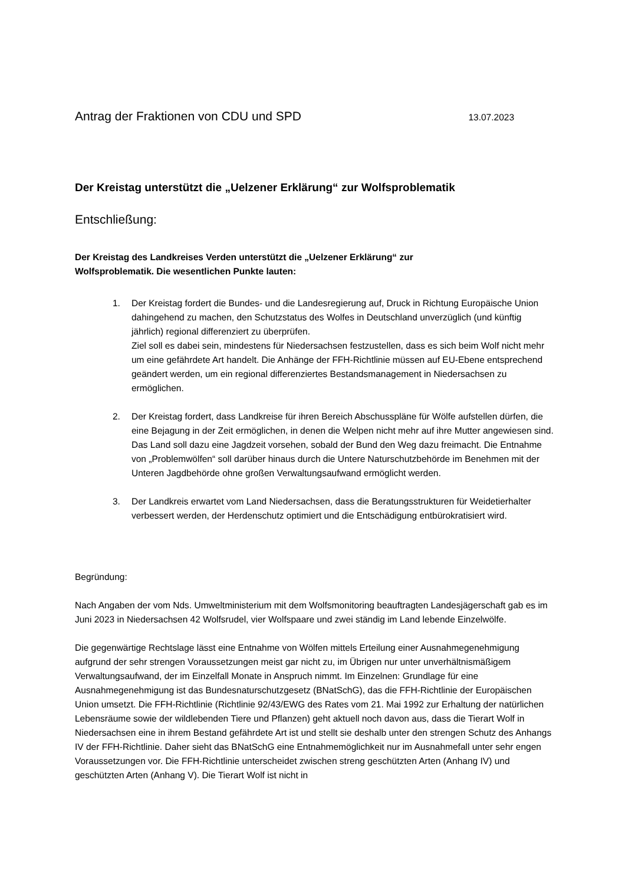Antrag der Fraktionen von CDU und SPD 13.07.2023
Der Kreistag unterstützt die „Uelzener Erklärung“ zur Wolfsproblematik
Entschließung:
Der Kreistag des Landkreises Verden unterstützt die „Uelzener Erklärung“ zur
Wolfsproblematik. Die wesentlichen Punkte lauten:
1. Der Kreistag fordert die Bundes- und die Landesregierung auf, Druck in Richtung Europäische Union dahingehend zu machen, den Schutzstatus des Wolfes in Deutschland unverzüglich (und künftig jährlich) regional differenziert zu überprüfen.
Ziel soll es dabei sein, mindestens für Niedersachsen festzustellen, dass es sich beim Wolf nicht mehr um eine gefährdete Art handelt. Die Anhänge der FFH-Richtlinie müssen auf EU-Ebene entsprechend geändert werden, um ein regional differenziertes Bestandsmanagement in Niedersachsen zu ermöglichen.
2. Der Kreistag fordert, dass Landkreise für ihren Bereich Abschusspläne für Wölfe aufstellen dürfen, die eine Bejagung in der Zeit ermöglichen, in denen die Welpen nicht mehr auf ihre Mutter angewiesen sind. Das Land soll dazu eine Jagdzeit vorsehen, sobald der Bund den Weg dazu freimacht. Die Entnahme von „Problemwölfen“ soll darüber hinaus durch die Untere Naturschutzbehörde im Benehmen mit der Unteren Jagdbehörde ohne großen Verwaltungsaufwand ermöglicht werden.
3. Der Landkreis erwartet vom Land Niedersachsen, dass die Beratungsstrukturen für Weidetierhalter verbessert werden, der Herdenschutz optimiert und die Entschädigung entbürokratisiert wird.
Begründung:
Nach Angaben der vom Nds. Umweltministerium mit dem Wolfsmonitoring beauftragten Landesjägerschaft gab es im Juni 2023 in Niedersachsen 42 Wolfsrudel, vier Wolfspaare und zwei ständig im Land lebende Einzelwölfe.
Die gegenwärtige Rechtslage lässt eine Entnahme von Wölfen mittels Erteilung einer Ausnahmegenehmigung aufgrund der sehr strengen Voraussetzungen meist gar nicht zu, im Übrigen nur unter unverhältnismäßigem Verwaltungsaufwand, der im Einzelfall Monate in Anspruch nimmt. Im Einzelnen: Grundlage für eine Ausnahmegenehmigung ist das Bundesnaturschutzgesetz (BNatSchG), das die FFH-Richtlinie der Europäischen Union umsetzt. Die FFH-Richtlinie (Richtlinie 92/43/EWG des Rates vom 21. Mai 1992 zur Erhaltung der natürlichen Lebensräume sowie der wildlebenden Tiere und Pflanzen) geht aktuell noch davon aus, dass die Tierart Wolf in Niedersachsen eine in ihrem Bestand gefährdete Art ist und stellt sie deshalb unter den strengen Schutz des Anhangs IV der FFH-Richtlinie. Daher sieht das BNatSchG eine Entnahmemöglichkeit nur im Ausnahmefall unter sehr engen Voraussetzungen vor. Die FFH-Richtlinie unterscheidet zwischen streng geschützten Arten (Anhang IV) und geschützten Arten (Anhang V). Die Tierart Wolf ist nicht in